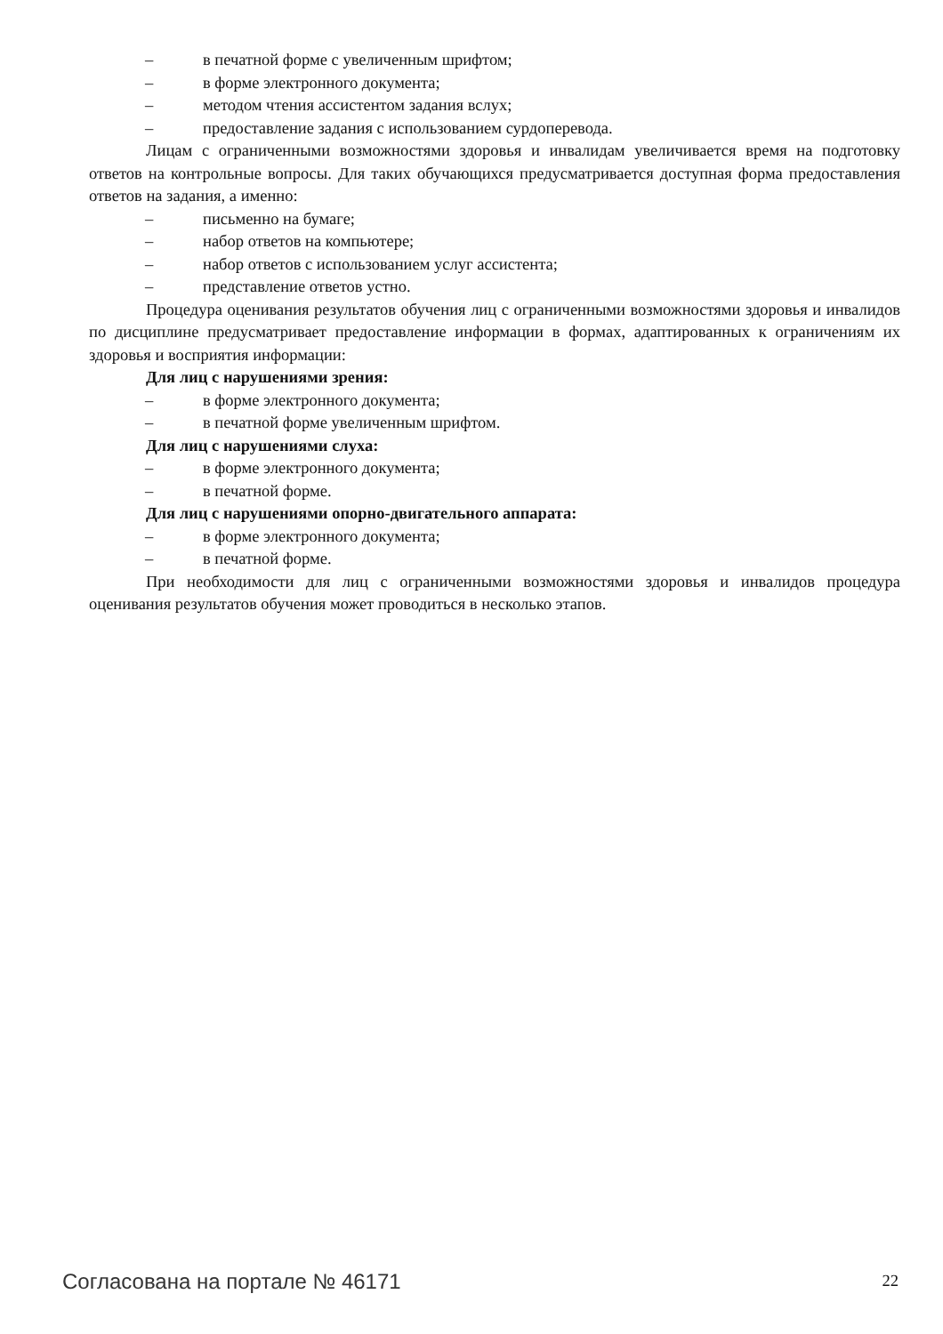– в печатной форме с увеличенным шрифтом;
– в форме электронного документа;
– методом чтения ассистентом задания вслух;
– предоставление задания с использованием сурдоперевода.
Лицам с ограниченными возможностями здоровья и инвалидам увеличивается время на подготовку ответов на контрольные вопросы. Для таких обучающихся предусматривается доступная форма предоставления ответов на задания, а именно:
– письменно на бумаге;
– набор ответов на компьютере;
– набор ответов с использованием услуг ассистента;
– представление ответов устно.
Процедура оценивания результатов обучения лиц с ограниченными возможностями здоровья и инвалидов по дисциплине предусматривает предоставление информации в формах, адаптированных к ограничениям их здоровья и восприятия информации:
Для лиц с нарушениями зрения:
– в форме электронного документа;
– в печатной форме увеличенным шрифтом.
Для лиц с нарушениями слуха:
– в форме электронного документа;
– в печатной форме.
Для лиц с нарушениями опорно-двигательного аппарата:
– в форме электронного документа;
– в печатной форме.
При необходимости для лиц с ограниченными возможностями здоровья и инвалидов процедура оценивания результатов обучения может проводиться в несколько этапов.
Согласована на портале № 46171 22